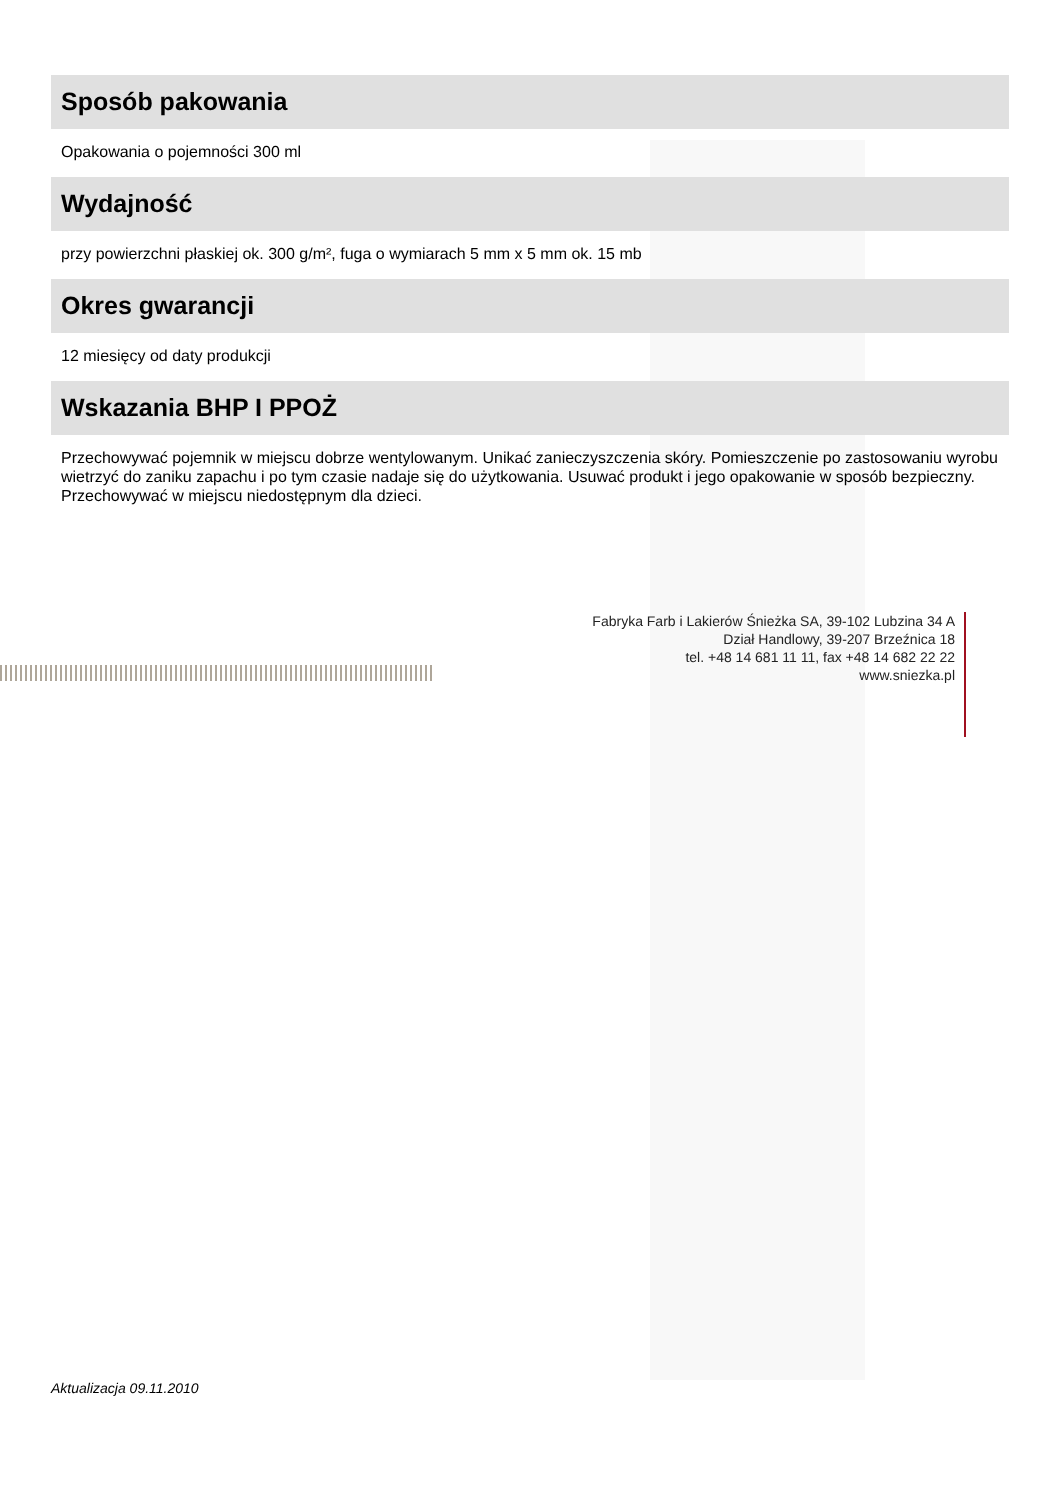Sposób pakowania
Opakowania o pojemności 300 ml
Wydajność
przy powierzchni płaskiej ok. 300 g/m², fuga o wymiarach 5 mm x 5 mm ok. 15 mb
Okres gwarancji
12 miesięcy od daty produkcji
Wskazania BHP I PPOŻ
Przechowywać pojemnik w miejscu dobrze wentylowanym. Unikać zanieczyszczenia skóry. Pomieszczenie po zastosowaniu wyrobu wietrzyć do zaniku zapachu i po tym czasie nadaje się do użytkowania. Usuwać produkt i jego opakowanie w sposób bezpieczny. Przechowywać w miejscu niedostępnym dla dzieci.
Fabryka Farb i Lakierów Śnieżka SA, 39-102 Lubzina 34 A
Dział Handlowy, 39-207 Brzeźnica 18
tel. +48 14 681 11 11, fax +48 14 682 22 22
www.sniezka.pl
Aktualizacja 09.11.2010